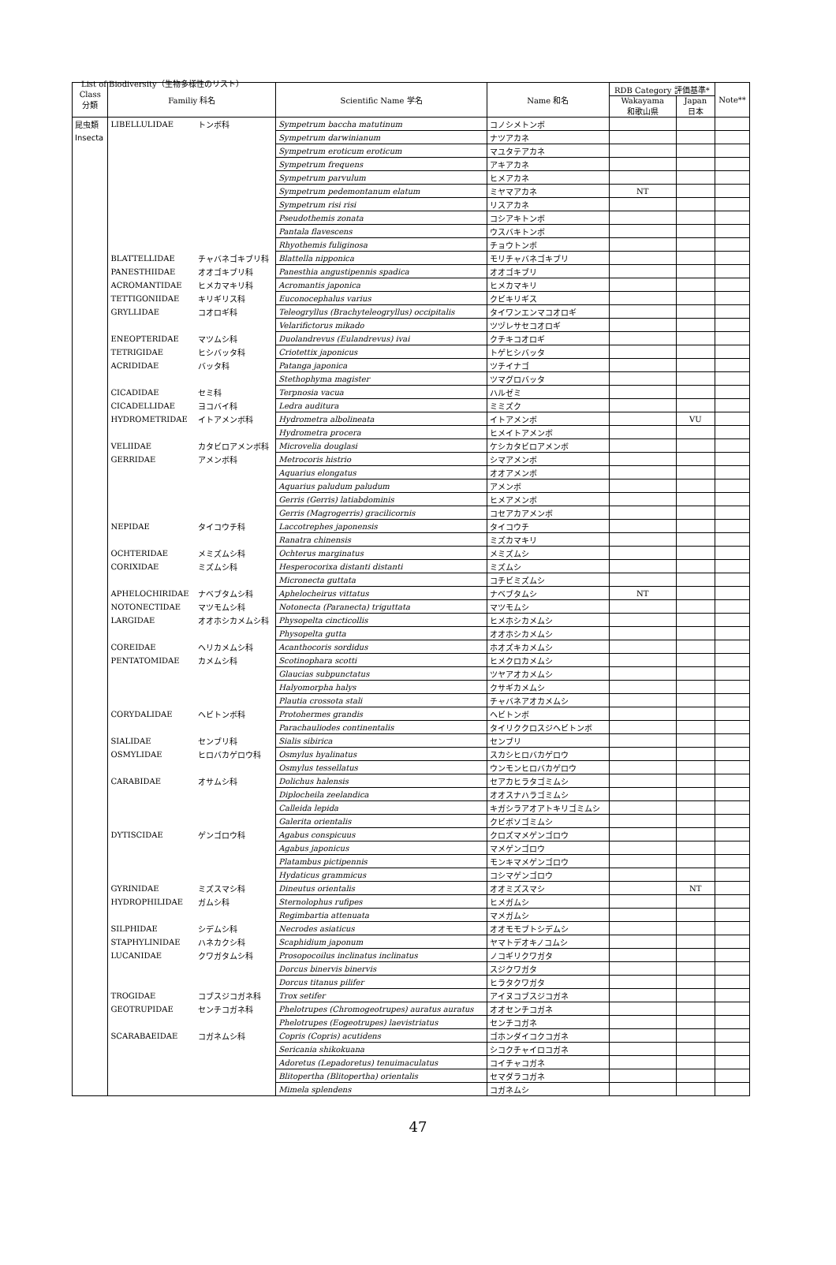List of Biodiversity（生物多様性のリスト）
| Class 分類 | Familiy 科名 | | Scientific Name 学名 | Name 和名 | RDB Category 評価基準* | | Note** |
| --- | --- | --- | --- | --- | --- | --- | --- |
| | | | | | Wakayama 和歌山県 | Japan 日本 | |
| 昆虫類 | LIBELLULIDAE | トンボ科 | Sympetrum baccha matutinum | コノシメトンボ | | | |
| Insecta | | | Sympetrum darwinianum | ナツアカネ | | | |
| | | | Sympetrum eroticum eroticum | マユタテアカネ | | | |
| | | | Sympetrum frequens | アキアカネ | | | |
| | | | Sympetrum parvulum | ヒメアカネ | | | |
| | | | Sympetrum pedemontanum elatum | ミヤマアカネ | NT | | |
| | | | Sympetrum risi risi | リスアカネ | | | |
| | | | Pseudothemis zonata | コシアキトンボ | | | |
| | | | Pantala flavescens | ウスバキトンボ | | | |
| | | | Rhyothemis fuliginosa | チョウトンボ | | | |
| | BLATTELLIDAE | チャバネゴキブリ科 | Blattella nipponica | モリチャバネゴキブリ | | | |
| | PANESTHIIDAE | オオゴキブリ科 | Panesthia angustipennis spadica | オオゴキブリ | | | |
| | ACROMANTIDAE | ヒメカマキリ科 | Acromantis japonica | ヒメカマキリ | | | |
| | TETTIGONIIDAE | キリギリス科 | Euconocephalus varius | クビキリギス | | | |
| | GRYLLIDAE | コオロギ科 | Teleogryllus (Brachyteleogryllus) occipitalis | タイワンエンマコオロギ | | | |
| | | | Velarifictorus mikado | ツヅレサセコオロギ | | | |
| | ENEOPTERIDAE | マツムシ科 | Duolandrevus (Eulandrevus) ivai | クチキコオロギ | | | |
| | TETRIGIDAE | ヒシバッタ科 | Criotettix japonicus | トゲヒシバッタ | | | |
| | ACRIDIDAE | バッタ科 | Patanga japonica | ツチイナゴ | | | |
| | | | Stethophyma magister | ツマグロバッタ | | | |
| | CICADIDAE | セミ科 | Terpnosia vacua | ハルゼミ | | | |
| | CICADELLIDAE | ヨコバイ科 | Ledra auditura | ミミズク | | | |
| | HYDROMETRIDAE | イトアメンボ科 | Hydrometra albolineata | イトアメンボ | | VU | |
| | | | Hydrometra procera | ヒメイトアメンボ | | | |
| | VELIIDAE | カタビロアメンボ科 | Microvelia douglasi | ケシカタビロアメンボ | | | |
| | GERRIDAE | アメンボ科 | Metrocoris histrio | シマアメンボ | | | |
| | | | Aquarius elongatus | オオアメンボ | | | |
| | | | Aquarius paludum paludum | アメンボ | | | |
| | | | Gerris (Gerris) latiabdominis | ヒメアメンボ | | | |
| | | | Gerris (Magrogerris) gracilicornis | コセアカアメンボ | | | |
| | NEPIDAE | タイコウチ科 | Laccotrephes japonensis | タイコウチ | | | |
| | | | Ranatra chinensis | ミズカマキリ | | | |
| | OCHTERIDAE | メミズムシ科 | Ochterus marginatus | メミズムシ | | | |
| | CORIXIDAE | ミズムシ科 | Hesperocorixa distanti distanti | ミズムシ | | | |
| | | | Micronecta guttata | コチビミズムシ | | | |
| | APHELOCHIRIDAE | ナベブタムシ科 | Aphelocheirus vittatus | ナベブタムシ | NT | | |
| | NOTONECTIDAE | マツモムシ科 | Notonecta (Paranecta) triguttata | マツモムシ | | | |
| | LARGIDAE | オオホシカメムシ科 | Physopelta cincticollis | ヒメホシカメムシ | | | |
| | | | Physopelta gutta | オオホシカメムシ | | | |
| | COREIDAE | ヘリカメムシ科 | Acanthocoris sordidus | ホオズキカメムシ | | | |
| | PENTATOMIDAE | カメムシ科 | Scotinophara scotti | ヒメクロカメムシ | | | |
| | | | Glaucias subpunctatus | ツヤアオカメムシ | | | |
| | | | Halyomorpha halys | クサギカメムシ | | | |
| | | | Plautia crossota stali | チャバネアオカメムシ | | | |
| | CORYDALIDAE | ヘビトンボ科 | Protohermes grandis | ヘビトンボ | | | |
| | | | Parachauliodes continentalis | タイリククロスジヘビトンボ | | | |
| | SIALIDAE | センブリ科 | Sialis sibirica | センブリ | | | |
| | OSMYLIDAE | ヒロバカゲロウ科 | Osmylus hyalinatus | スカシヒロバカゲロウ | | | |
| | | | Osmylus tessellatus | ウンモンヒロバカゲロウ | | | |
| | CARABIDAE | オサムシ科 | Dolichus halensis | セアカヒラタゴミムシ | | | |
| | | | Diplocheila zeelandica | オオスナハラゴミムシ | | | |
| | | | Calleida lepida | キガシラアオアトキリゴミムシ | | | |
| | | | Galerita orientalis | クビボソゴミムシ | | | |
| | DYTISCIDAE | ゲンゴロウ科 | Agabus conspicuus | クロズマメゲンゴロウ | | | |
| | | | Agabus japonicus | マメゲンゴロウ | | | |
| | | | Platambus pictipennis | モンキマメゲンゴロウ | | | |
| | | | Hydaticus grammicus | コシマゲンゴロウ | | | |
| | GYRINIDAE | ミズスマシ科 | Dineutus orientalis | オオミズスマシ | | NT | |
| | HYDROPHILIDAE | ガムシ科 | Sternolophus rufipes | ヒメガムシ | | | |
| | | | Regimbartia attenuata | マメガムシ | | | |
| | SILPHIDAE | シデムシ科 | Necrodes asiaticus | オオモモブトシデムシ | | | |
| | STAPHYLINIDAE | ハネカクシ科 | Scaphidium japonum | ヤマトデオキノコムシ | | | |
| | LUCANIDAE | クワガタムシ科 | Prosopocoilus inclinatus inclinatus | ノコギリクワガタ | | | |
| | | | Dorcus binervis binervis | スジクワガタ | | | |
| | | | Dorcus titanus pilifer | ヒラタクワガタ | | | |
| | TROGIDAE | コブスジコガネ科 | Trox setifer | アイヌコブスジコガネ | | | |
| | GEOTRUPIDAE | センチコガネ科 | Phelotrupes (Chromogeotrupes) auratus auratus | オオセンチコガネ | | | |
| | | | Phelotrupes (Eogeotrupes) laevistriatus | センチコガネ | | | |
| | SCARABAEIDAE | コガネムシ科 | Copris (Copris) acutidens | ゴホンダイコクコガネ | | | |
| | | | Sericania shikokuana | シコクチャイロコガネ | | | |
| | | | Adoretus (Lepadoretus) tenuimaculatus | コイチャコガネ | | | |
| | | | Blitopertha (Blitopertha) orientalis | セマダラコガネ | | | |
| | | | Mimela splendens | コガネムシ | | | |
47